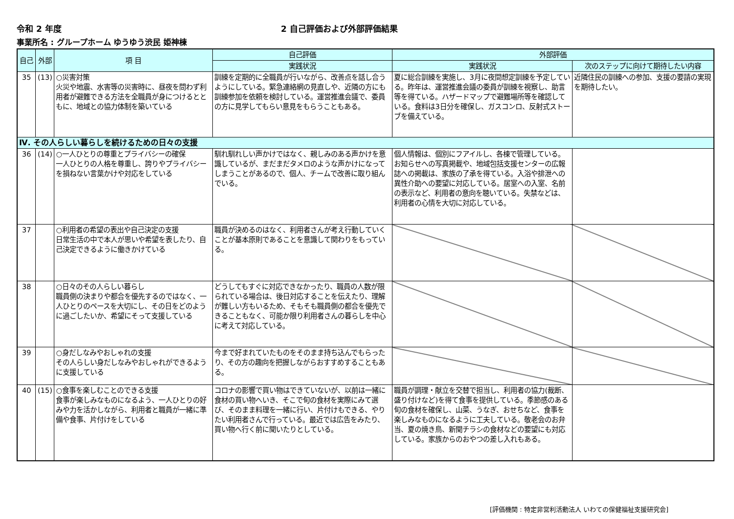令和 2 年度 2 自己評価および外部評価結果
事業所名 : グループホーム ゆうゆう渋民 姫神棟
| 自己 | 外部 | 項 目 | 自己評価 | 外部評価 | |
| --- | --- | --- | --- | --- | --- |
| | | | 実践状況 | 実践状況 | 次のステップに向けて期待したい内容 |
| 35 | (13) | ○災害対策 火災や地震、水害等の災害時に、昼夜を問わず利用者が避難できる方法を全職員が身につけるとともに、地域との協力体制を築いている | 訓練を定期的に全職員が行いながら、改善点を話し合うようにしている。緊急連絡網の見直しや、近隣の方にも訓練参加を依頼を検討している。運営推進会議で、委員の方に見学してもらい意見をもらうこともある。 | 夏に総合訓練を実施し、3月に夜間想定訓練を予定している。昨年は、運営推進会議の委員が訓練を視察し、助言等を得ている。ハザードマップで避難場所等を確認している。食料は3日分を確保し、ガスコンロ、反射式ストーブを備えている。 | 近隣住民の訓練への参加、支援の要請の実現を期待したい。 |
| Ⅳ. その人らしい暮らしを続けるための日々の支援 | | | | | |
| 36 | (14) | ○一人ひとりの尊重とプライバシーの確保 一人ひとりの人格を尊重し、誇りやプライバシーを損ねない言葉かけや対応をしている | 馴れ馴れしい声かけではなく、親しみのある声かけを意識しているが、まだまだタメロのような声かけになってしまうことがあるので、個人、チームで改善に取り組んでいる。 | 個人情報は、個別にフアイルし、各棟で管理している。お知らせへの写真掲載や、地域包括支援センターの広報誌への掲載は、家族の了承を得ている。入浴や排泄への異性介助への要望に対応している。居室への入室、名前の表示など、利用者の意向を聴いている。失禁などは、利用者の心情を大切に対応している。 | |
| 37 | | ○利用者の希望の表出や自己決定の支援 日常生活の中で本人が思いや希望を表したり、自己決定できるように働きかけている | 職員が決めるのはなく、利用者さんが考え行動していくことが基本原則であることを意識して関わりをもっている。 | | |
| 38 | | ○日々のその人らしい暮らし 職員側の決まりや都合を優先するのではなく、一人ひとりのペースを大切にし、その日をどのように過ごしたいか、希望にそって支援している | どうしてもすぐに対応できなかったり、職員の人数が限られている場合は、後日対応することを伝えたり、理解が難しい方もいるため、そもそも職員側の都合を優先できることもなく、可能か限り利用者さんの暮らしを中心に考えて対応している。 | | |
| 39 | | ○身だしなみやおしゃれの支援 その人らしい身だしなみやおしゃれができるように支援している | 今まで好まれていたものをそのまま持ち込んでもらったり、その方の趣向を把握しながらおすすめすることもある。 | | |
| 40 | (15) | ○食事を楽しむことのできる支援 食事が楽しみなものになるよう、一人ひとりの好みや力を活かしながら、利用者と職員が一緒に準備や食事、片付けをしている | コロナの影響で買い物はできていないが、以前は一緒に食材の買い物へいき、そこで旬の食材を実際にみて選び、そのまま料理を一緒に行い、片付けもできる、やりたい利用者さんで行っている。最近では広告をみたり、買い物へ行く前に聞いたりとしている。 | 職員が調理・献立を交替で担当し、利用者の協力(裁断、盛り付けなど)を得て食事を提供している。季節感のある旬の食材を確保し、山菜、うなぎ、おせちなど、食事を楽しみなものになるように工夫している。敬老会のお弁当、夏の焼き鳥、新聞チラシの食材などの要望にも対応している。家族からのおやつの差し入れもある。 | |
[評価機関 : 特定非営利活動法人 いわての保健福祉支援研究会]